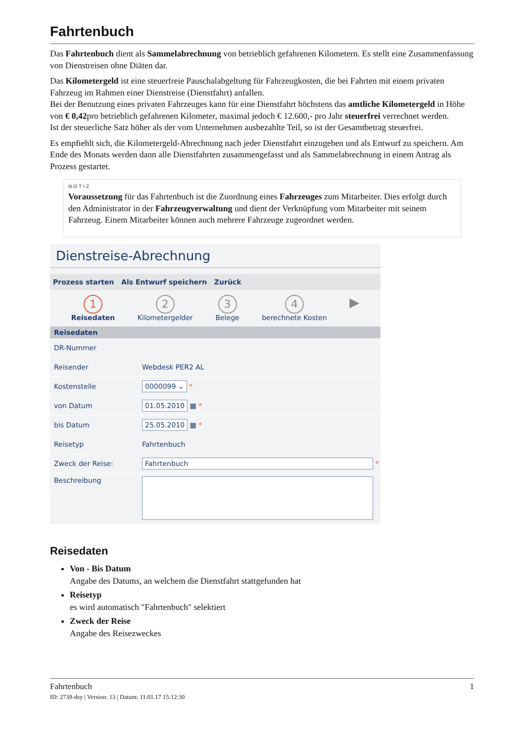Fahrtenbuch
Das Fahrtenbuch dient als Sammelabrechnung von betrieblich gefahrenen Kilometern. Es stellt eine Zusammenfassung von Dienstreisen ohne Diäten dar.
Das Kilometergeld ist eine steuerfreie Pauschalabgeltung für Fahrzeugkosten, die bei Fahrten mit einem privaten Fahrzeug im Rahmen einer Dienstreise (Dienstfahrt) anfallen.
Bei der Benutzung eines privaten Fahrzeuges kann für eine Dienstfahrt höchstens das amtliche Kilometergeld in Höhe von € 0,42pro betrieblich gefahrenen Kilometer, maximal jedoch € 12.600,- pro Jahr steuerfrei verrechnet werden.
Ist der steuerliche Satz höher als der vom Unternehmen ausbezahlte Teil, so ist der Gesamtbetrag steuerfrei.
Es empfiehlt sich, die Kilometergeld-Abrechnung nach jeder Dienstfahrt einzugeben und als Entwurf zu speichern. Am Ende des Monats werden dann alle Dienstfahrten zusammengefasst und als Sammelabrechnung in einem Antrag als Prozess gestartet.
NOTIZ
Voraussetzung für das Fahrtenbuch ist die Zuordnung eines Fahrzeuges zum Mitarbeiter. Dies erfolgt durch den Administrator in der Fahrzeugverwaltung und dient der Verknüpfung vom Mitarbeiter mit seinem Fahrzeug. Einem Mitarbeiter können auch mehrere Fahrzeuge zugeordnet werden.
Dienstreise-Abrechnung
Prozess starten Als Entwurf speichern Zurück
1
Reisedaten
2
Kilometergelder
3
Belege
4
berechnete Kosten
▶
Reisedaten
DR-Nummer
Reisender Webdesk PER2 AL
Kostenstelle
0000099 ⌄ *
von Datum
01.05.2010 ▦ *
bis Datum
25.05.2010 ▦ *
Reisetyp Fahrtenbuch
Zweck der Reise:
Fahrtenbuch *
Beschreibung
Reisedaten
Von - Bis Datum
Angabe des Datums, an welchem die Dienstfahrt stattgefunden hat
Reisetyp
es wird automatisch "Fahrtenbuch" selektiert
Zweck der Reise
Angabe des Reisezweckes
Fahrtenbuch 1
ID: 2739-dsy | Version: 13 | Datum: 11.01.17 15:12:30